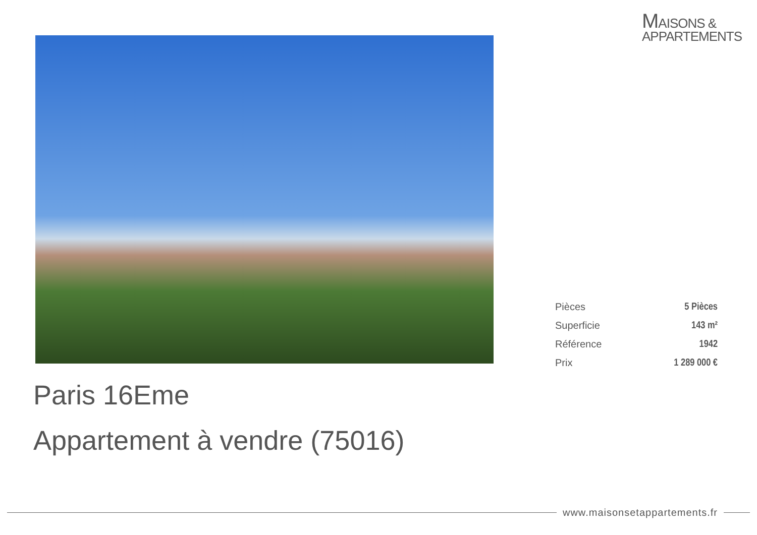MAISONS &
APPARTEMENTS
| Pièces | 5 Pièces |
| Superficie | 143 m² |
| Référence | 1942 |
| Prix | 1 289 000 € |
Paris 16Eme
Appartement à vendre (75016)
www.maisonsetappartements.fr